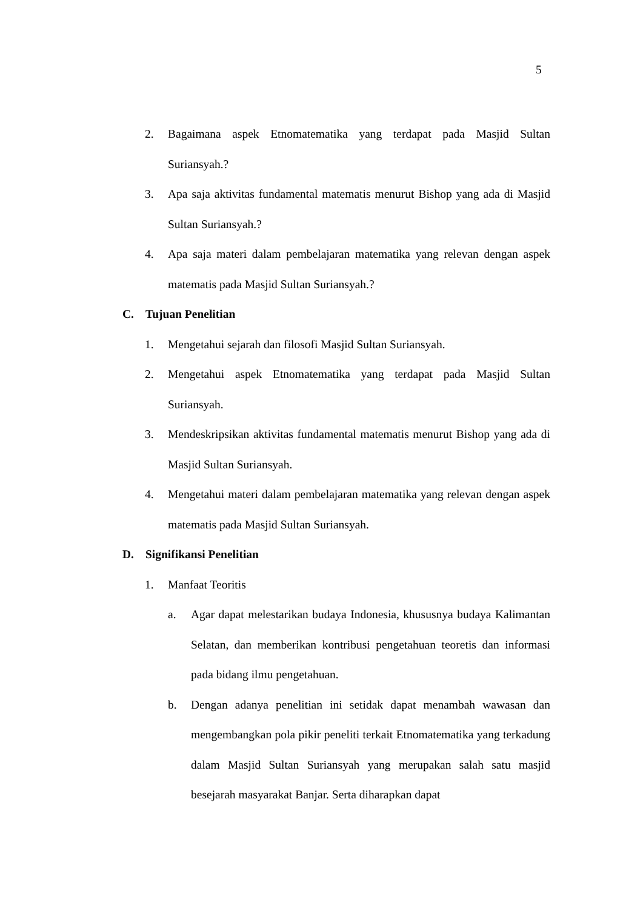5
2. Bagaimana aspek Etnomatematika yang terdapat pada Masjid Sultan Suriansyah.?
3. Apa saja aktivitas fundamental matematis menurut Bishop yang ada di Masjid Sultan Suriansyah.?
4. Apa saja materi dalam pembelajaran matematika yang relevan dengan aspek matematis pada Masjid Sultan Suriansyah.?
C. Tujuan Penelitian
1. Mengetahui sejarah dan filosofi Masjid Sultan Suriansyah.
2. Mengetahui aspek Etnomatematika yang terdapat pada Masjid Sultan Suriansyah.
3. Mendeskripsikan aktivitas fundamental matematis menurut Bishop yang ada di Masjid Sultan Suriansyah.
4. Mengetahui materi dalam pembelajaran matematika yang relevan dengan aspek matematis pada Masjid Sultan Suriansyah.
D. Signifikansi Penelitian
1. Manfaat Teoritis
a. Agar dapat melestarikan budaya Indonesia, khususnya budaya Kalimantan Selatan, dan memberikan kontribusi pengetahuan teoretis dan informasi pada bidang ilmu pengetahuan.
b. Dengan adanya penelitian ini setidak dapat menambah wawasan dan mengembangkan pola pikir peneliti terkait Etnomatematika yang terkadung dalam Masjid Sultan Suriansyah yang merupakan salah satu masjid besejarah masyarakat Banjar. Serta diharapkan dapat